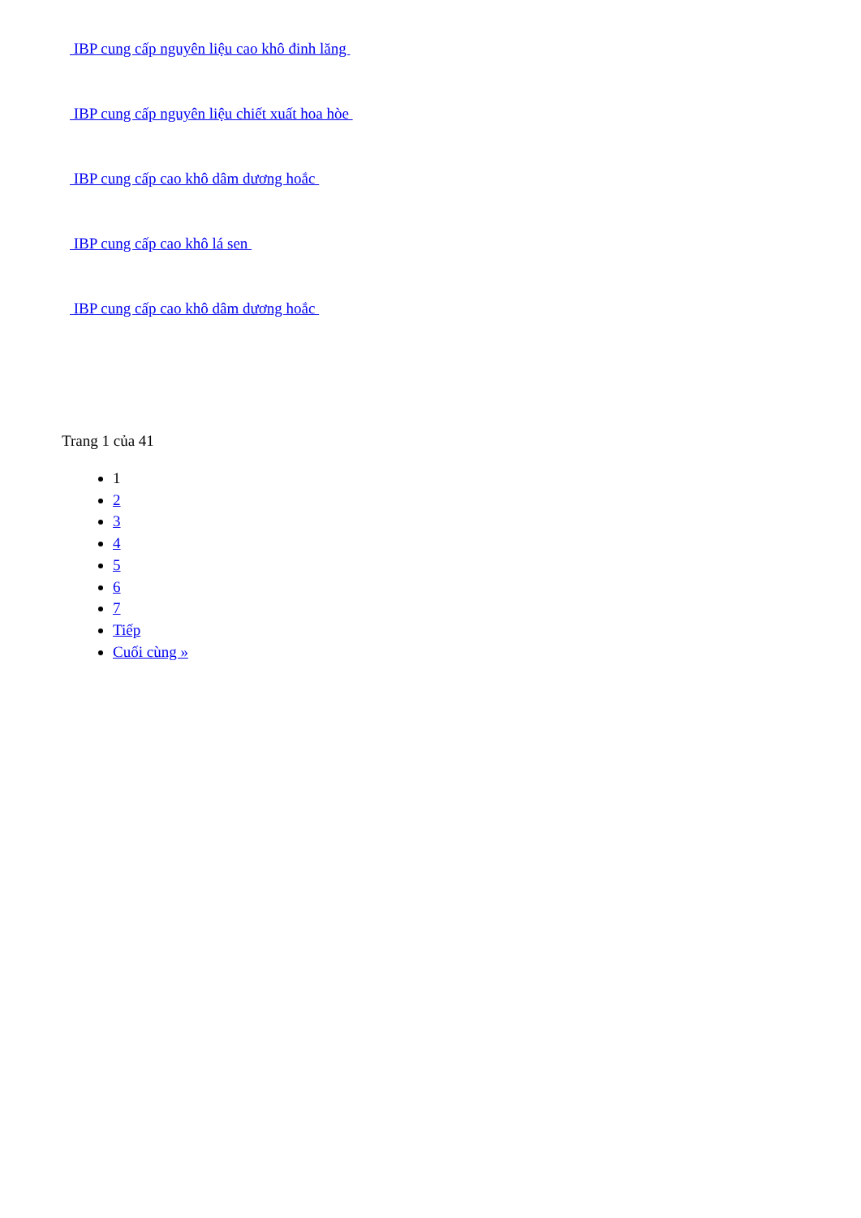IBP cung cấp nguyên liệu cao khô đinh lăng
IBP cung cấp nguyên liệu chiết xuất hoa hòe
IBP cung cấp cao khô dâm dương hoắc
IBP cung cấp cao khô lá sen
IBP cung cấp cao khô dâm dương hoắc
Trang 1 của 41
1
2
3
4
5
6
7
Tiếp
Cuối cùng »